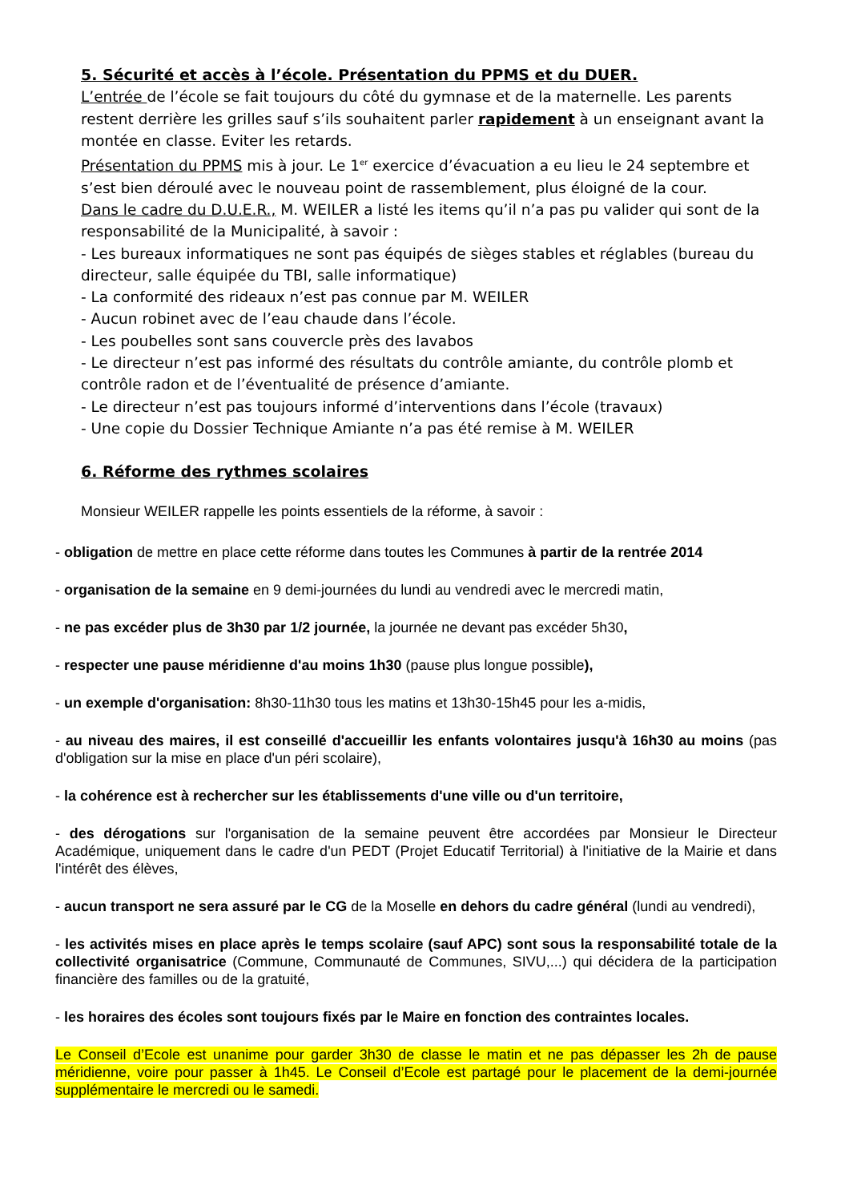5. Sécurité et accès à l’école. Présentation du PPMS et du DUER.
L’entrée de l’école se fait toujours du côté du gymnase et de la maternelle. Les parents restent derrière les grilles sauf s’ils souhaitent parler rapidement à un enseignant avant la montée en classe. Eviter les retards.
Présentation du PPMS mis à jour. Le 1<sup>er</sup> exercice d’évacuation a eu lieu le 24 septembre et s’est bien déroulé avec le nouveau point de rassemblement, plus éloigné de la cour.
Dans le cadre du D.U.E.R., M. WEILER a listé les items qu’il n’a pas pu valider qui sont de la responsabilité de la Municipalité, à savoir :
- Les bureaux informatiques ne sont pas équipés de sièges stables et réglables (bureau du directeur, salle équipée du TBI, salle informatique)
- La conformité des rideaux n’est pas connue par M. WEILER
- Aucun robinet avec de l’eau chaude dans l’école.
- Les poubelles sont sans couvercle près des lavabos
- Le directeur n’est pas informé des résultats du contrôle amiante, du contrôle plomb et contrôle radon et de l’éventualité de présence d’amiante.
- Le directeur n’est pas toujours informé d’interventions dans l’école (travaux)
- Une copie du Dossier Technique Amiante n’a pas été remise à M. WEILER
6. Réforme des rythmes scolaires
Monsieur WEILER rappelle les points essentiels de la réforme, à savoir :
- obligation de mettre en place cette réforme dans toutes les Communes à partir de la rentrée 2014
- organisation de la semaine en 9 demi-journées du lundi au vendredi avec le mercredi matin,
- ne pas excéder plus de 3h30 par 1/2 journée, la journée ne devant pas excéder 5h30,
- respecter une pause méridienne d'au moins 1h30 (pause plus longue possible),
- un exemple d'organisation: 8h30-11h30 tous les matins et 13h30-15h45 pour les a-midis,
- au niveau des maires, il est conseillé d'accueillir les enfants volontaires jusqu'à 16h30 au moins (pas d'obligation sur la mise en place d'un péri scolaire),
- la cohérence est à rechercher sur les établissements d'une ville ou d'un territoire,
- des dérogations sur l'organisation de la semaine peuvent être accordées par Monsieur le Directeur Académique, uniquement dans le cadre d'un PEDT (Projet Educatif Territorial) à l'initiative de la Mairie et dans l'intérêt des élèves,
- aucun transport ne sera assuré par le CG de la Moselle en dehors du cadre général (lundi au vendredi),
- les activités mises en place après le temps scolaire (sauf APC) sont sous la responsabilité totale de la collectivité organisatrice (Commune, Communauté de Communes, SIVU,...) qui décidera de la participation financière des familles ou de la gratuité,
- les horaires des écoles sont toujours fixés par le Maire en fonction des contraintes locales.
Le Conseil d’Ecole est unanime pour garder 3h30 de classe le matin et ne pas dépasser les 2h de pause méridienne, voire pour passer à 1h45. Le Conseil d’Ecole est partagé pour le placement de la demi-journée supplémentaire le mercredi ou le samedi.